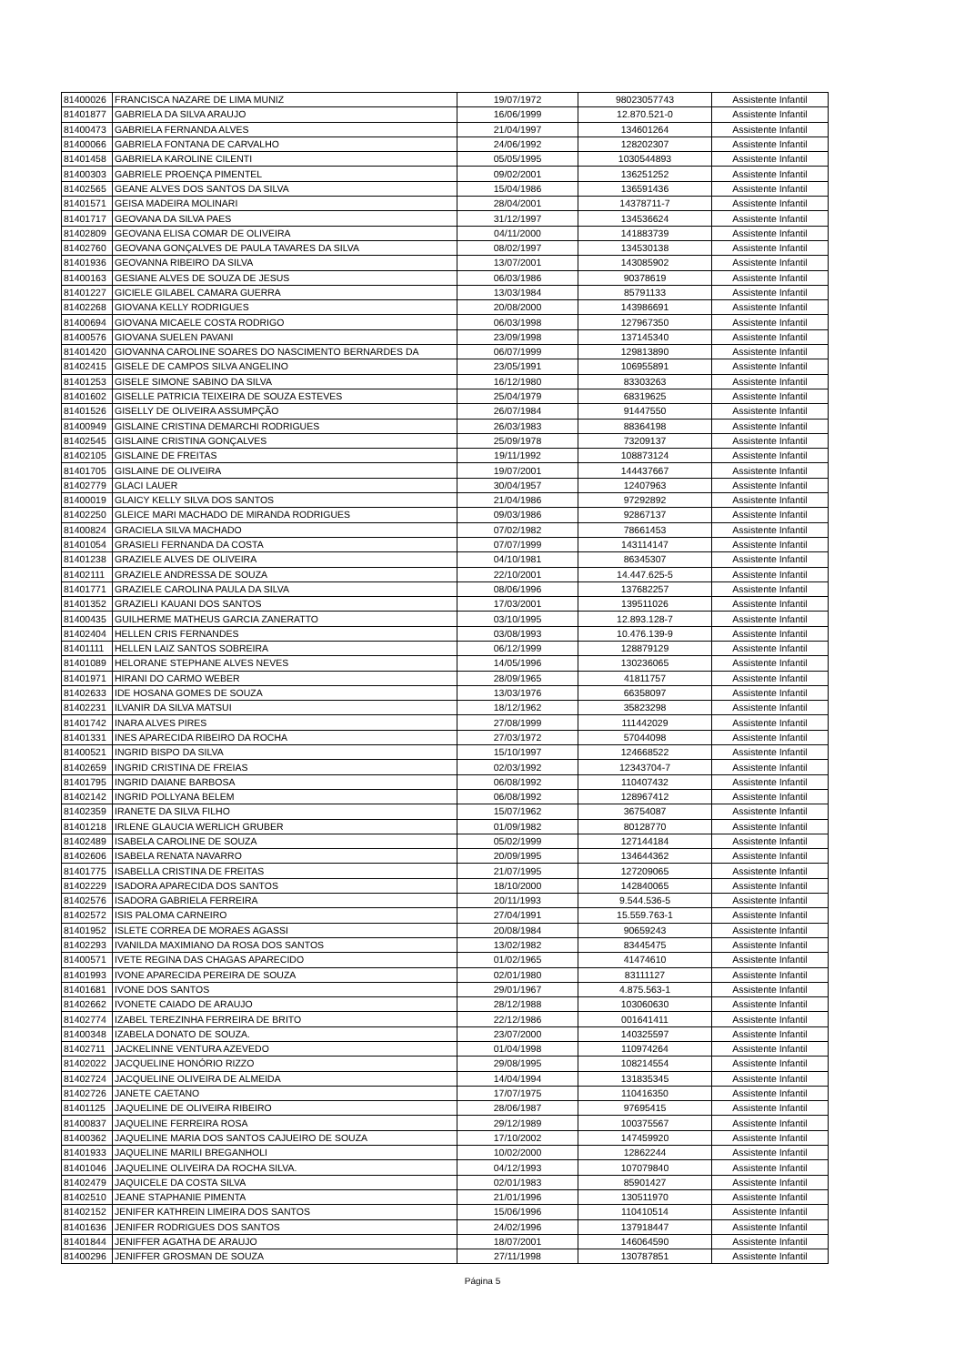| 81400026 | FRANCISCA NAZARE DE LIMA MUNIZ | 19/07/1972 | 98023057743 | Assistente Infantil |
| 81401877 | GABRIELA DA SILVA ARAUJO | 16/06/1999 | 12.870.521-0 | Assistente Infantil |
| 81400473 | GABRIELA FERNANDA ALVES | 21/04/1997 | 134601264 | Assistente Infantil |
| 81400066 | GABRIELA FONTANA DE CARVALHO | 24/06/1992 | 128202307 | Assistente Infantil |
| 81401458 | GABRIELA KAROLINE CILENTI | 05/05/1995 | 1030544893 | Assistente Infantil |
| 81400303 | GABRIELE PROENÇA PIMENTEL | 09/02/2001 | 136251252 | Assistente Infantil |
| 81402565 | GEANE ALVES DOS SANTOS DA SILVA | 15/04/1986 | 136591436 | Assistente Infantil |
| 81401571 | GEISA MADEIRA MOLINARI | 28/04/2001 | 14378711-7 | Assistente Infantil |
| 81401717 | GEOVANA DA SILVA PAES | 31/12/1997 | 134536624 | Assistente Infantil |
| 81402809 | GEOVANA ELISA COMAR DE OLIVEIRA | 04/11/2000 | 141883739 | Assistente Infantil |
| 81402760 | GEOVANA GONÇALVES DE PAULA TAVARES DA SILVA | 08/02/1997 | 134530138 | Assistente Infantil |
| 81401936 | GEOVANNA RIBEIRO DA SILVA | 13/07/2001 | 143085902 | Assistente Infantil |
| 81400163 | GESIANE ALVES DE SOUZA DE JESUS | 06/03/1986 | 90378619 | Assistente Infantil |
| 81401227 | GICIELE GILABEL CAMARA GUERRA | 13/03/1984 | 85791133 | Assistente Infantil |
| 81402268 | GIOVANA KELLY RODRIGUES | 20/08/2000 | 143986691 | Assistente Infantil |
| 81400694 | GIOVANA MICAELE COSTA RODRIGO | 06/03/1998 | 127967350 | Assistente Infantil |
| 81400576 | GIOVANA SUELEN PAVANI | 23/09/1998 | 137145340 | Assistente Infantil |
| 81401420 | GIOVANNA CAROLINE SOARES DO NASCIMENTO BERNARDES DA | 06/07/1999 | 129813890 | Assistente Infantil |
| 81402415 | GISELE DE CAMPOS SILVA ANGELINO | 23/05/1991 | 106955891 | Assistente Infantil |
| 81401253 | GISELE SIMONE SABINO DA SILVA | 16/12/1980 | 83303263 | Assistente Infantil |
| 81401602 | GISELLE PATRICIA TEIXEIRA DE SOUZA ESTEVES | 25/04/1979 | 68319625 | Assistente Infantil |
| 81401526 | GISELLY DE OLIVEIRA ASSUMPÇÃO | 26/07/1984 | 91447550 | Assistente Infantil |
| 81400949 | GISLAINE CRISTINA DEMARCHI RODRIGUES | 26/03/1983 | 88364198 | Assistente Infantil |
| 81402545 | GISLAINE CRISTINA GONÇALVES | 25/09/1978 | 73209137 | Assistente Infantil |
| 81402105 | GISLAINE DE FREITAS | 19/11/1992 | 108873124 | Assistente Infantil |
| 81401705 | GISLAINE DE OLIVEIRA | 19/07/2001 | 144437667 | Assistente Infantil |
| 81402779 | GLACI LAUER | 30/04/1957 | 12407963 | Assistente Infantil |
| 81400019 | GLAICY KELLY SILVA DOS SANTOS | 21/04/1986 | 97292892 | Assistente Infantil |
| 81402250 | GLEICE MARI MACHADO DE MIRANDA RODRIGUES | 09/03/1986 | 92867137 | Assistente Infantil |
| 81400824 | GRACIELA SILVA MACHADO | 07/02/1982 | 78661453 | Assistente Infantil |
| 81401054 | GRASIELI FERNANDA DA COSTA | 07/07/1999 | 143114147 | Assistente Infantil |
| 81401238 | GRAZIELE ALVES DE OLIVEIRA | 04/10/1981 | 86345307 | Assistente Infantil |
| 81402111 | GRAZIELE ANDRESSA DE SOUZA | 22/10/2001 | 14.447.625-5 | Assistente Infantil |
| 81401771 | GRAZIELE CAROLINA PAULA DA SILVA | 08/06/1996 | 137682257 | Assistente Infantil |
| 81401352 | GRAZIELI KAUANI DOS SANTOS | 17/03/2001 | 139511026 | Assistente Infantil |
| 81400435 | GUILHERME MATHEUS GARCIA ZANERATTO | 03/10/1995 | 12.893.128-7 | Assistente Infantil |
| 81402404 | HELLEN CRIS FERNANDES | 03/08/1993 | 10.476.139-9 | Assistente Infantil |
| 81401111 | HELLEN LAIZ SANTOS SOBREIRA | 06/12/1999 | 128879129 | Assistente Infantil |
| 81401089 | HELORANE STEPHANE ALVES NEVES | 14/05/1996 | 130236065 | Assistente Infantil |
| 81401971 | HIRANI DO CARMO WEBER | 28/09/1965 | 41811757 | Assistente Infantil |
| 81402633 | IDE HOSANA GOMES DE SOUZA | 13/03/1976 | 66358097 | Assistente Infantil |
| 81402231 | ILVANIR DA SILVA MATSUI | 18/12/1962 | 35823298 | Assistente Infantil |
| 81401742 | INARA ALVES PIRES | 27/08/1999 | 111442029 | Assistente Infantil |
| 81401331 | INES APARECIDA RIBEIRO DA ROCHA | 27/03/1972 | 57044098 | Assistente Infantil |
| 81400521 | INGRID BISPO DA SILVA | 15/10/1997 | 124668522 | Assistente Infantil |
| 81402659 | INGRID CRISTINA DE FREIAS | 02/03/1992 | 12343704-7 | Assistente Infantil |
| 81401795 | INGRID DAIANE BARBOSA | 06/08/1992 | 110407432 | Assistente Infantil |
| 81402142 | INGRID POLLYANA BELEM | 06/08/1992 | 128967412 | Assistente Infantil |
| 81402359 | IRANETE DA SILVA FILHO | 15/07/1962 | 36754087 | Assistente Infantil |
| 81401218 | IRLENE GLAUCIA WERLICH GRUBER | 01/09/1982 | 80128770 | Assistente Infantil |
| 81402489 | ISABELA CAROLINE DE SOUZA | 05/02/1999 | 127144184 | Assistente Infantil |
| 81402606 | ISABELA RENATA NAVARRO | 20/09/1995 | 134644362 | Assistente Infantil |
| 81401775 | ISABELLA CRISTINA DE FREITAS | 21/07/1995 | 127209065 | Assistente Infantil |
| 81402229 | ISADORA APARECIDA DOS SANTOS | 18/10/2000 | 142840065 | Assistente Infantil |
| 81402576 | ISADORA GABRIELA FERREIRA | 20/11/1993 | 9.544.536-5 | Assistente Infantil |
| 81402572 | ISIS PALOMA CARNEIRO | 27/04/1991 | 15.559.763-1 | Assistente Infantil |
| 81401952 | ISLETE CORREA DE MORAES AGASSI | 20/08/1984 | 90659243 | Assistente Infantil |
| 81402293 | IVANILDA MAXIMIANO DA ROSA DOS SANTOS | 13/02/1982 | 83445475 | Assistente Infantil |
| 81400571 | IVETE REGINA DAS CHAGAS APARECIDO | 01/02/1965 | 41474610 | Assistente Infantil |
| 81401993 | IVONE APARECIDA PEREIRA DE SOUZA | 02/01/1980 | 83111127 | Assistente Infantil |
| 81401681 | IVONE DOS SANTOS | 29/01/1967 | 4.875.563-1 | Assistente Infantil |
| 81402662 | IVONETE CAIADO DE ARAUJO | 28/12/1988 | 103060630 | Assistente Infantil |
| 81402774 | IZABEL TEREZINHA FERREIRA DE BRITO | 22/12/1986 | 001641411 | Assistente Infantil |
| 81400348 | IZABELA DONATO DE SOUZA. | 23/07/2000 | 140325597 | Assistente Infantil |
| 81402711 | JACKELINNE VENTURA AZEVEDO | 01/04/1998 | 110974264 | Assistente Infantil |
| 81402022 | JACQUELINE HONÓRIO RIZZO | 29/08/1995 | 108214554 | Assistente Infantil |
| 81402724 | JACQUELINE OLIVEIRA DE ALMEIDA | 14/04/1994 | 131835345 | Assistente Infantil |
| 81402726 | JANETE CAETANO | 17/07/1975 | 110416350 | Assistente Infantil |
| 81401125 | JAQUELINE DE OLIVEIRA RIBEIRO | 28/06/1987 | 97695415 | Assistente Infantil |
| 81400837 | JAQUELINE FERREIRA ROSA | 29/12/1989 | 100375567 | Assistente Infantil |
| 81400362 | JAQUELINE MARIA DOS SANTOS CAJUEIRO DE SOUZA | 17/10/2002 | 147459920 | Assistente Infantil |
| 81401933 | JAQUELINE MARILI BREGANHOLI | 10/02/2000 | 12862244 | Assistente Infantil |
| 81401046 | JAQUELINE OLIVEIRA DA ROCHA SILVA. | 04/12/1993 | 107079840 | Assistente Infantil |
| 81402479 | JAQUICELE DA COSTA SILVA | 02/01/1983 | 85901427 | Assistente Infantil |
| 81402510 | JEANE STAPHANIE PIMENTA | 21/01/1996 | 130511970 | Assistente Infantil |
| 81402152 | JENIFER KATHREIN LIMEIRA DOS SANTOS | 15/06/1996 | 110410514 | Assistente Infantil |
| 81401636 | JENIFER RODRIGUES DOS SANTOS | 24/02/1996 | 137918447 | Assistente Infantil |
| 81401844 | JENIFFER AGATHA DE ARAUJO | 18/07/2001 | 146064590 | Assistente Infantil |
| 81400296 | JENIFFER GROSMAN DE SOUZA | 27/11/1998 | 130787851 | Assistente Infantil |
Página 5